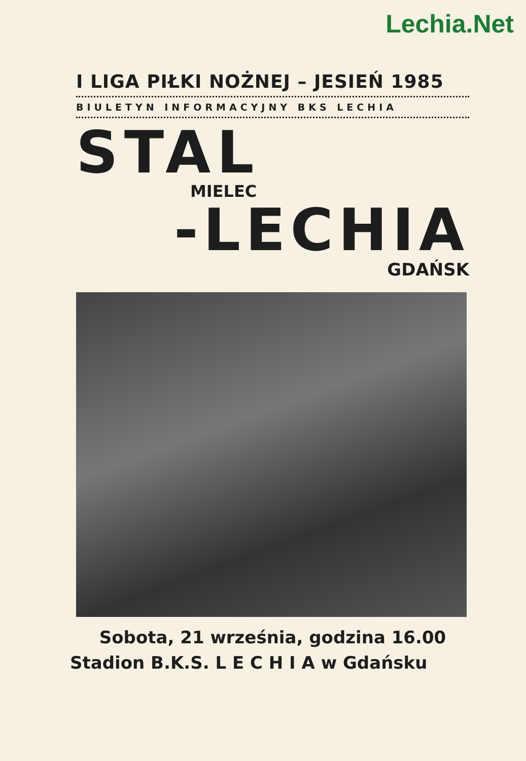Lechia.Net
I LIGA PIŁKI NOŻNEJ – JESIEŃ 1985
BIULETYN INFORMACYJNY BKS LECHIA
STAL
MIELEC
-LECHIA
GDAŃSK
Sobota, 21 września, godzina 16.00
Stadion B.K.S. L E C H I A w Gdańsku